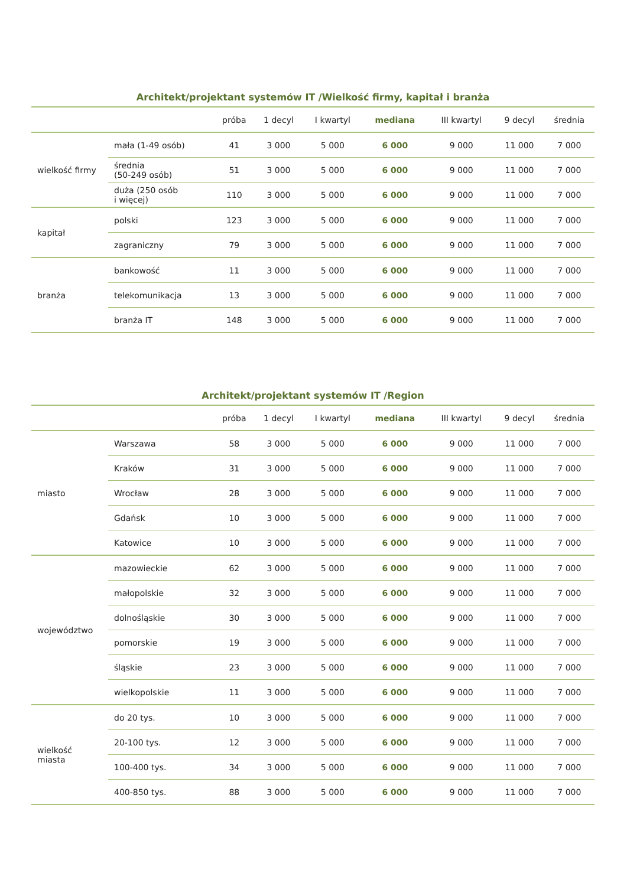Architekt/projektant systemów IT /Wielkość firmy, kapitał i branża
| | | próba | 1 decyl | I kwartyl | mediana | III kwartyl | 9 decyl | średnia |
| --- | --- | --- | --- | --- | --- | --- | --- | --- |
| wielkość firmy | mała (1-49 osób) | 41 | 3 000 | 5 000 | 6 000 | 9 000 | 11 000 | 7 000 |
| | średnia (50-249 osób) | 51 | 3 000 | 5 000 | 6 000 | 9 000 | 11 000 | 7 000 |
| | duża (250 osób i więcej) | 110 | 3 000 | 5 000 | 6 000 | 9 000 | 11 000 | 7 000 |
| kapitał | polski | 123 | 3 000 | 5 000 | 6 000 | 9 000 | 11 000 | 7 000 |
| | zagraniczny | 79 | 3 000 | 5 000 | 6 000 | 9 000 | 11 000 | 7 000 |
| branża | bankowość | 11 | 3 000 | 5 000 | 6 000 | 9 000 | 11 000 | 7 000 |
| | telekomunikacja | 13 | 3 000 | 5 000 | 6 000 | 9 000 | 11 000 | 7 000 |
| | branża IT | 148 | 3 000 | 5 000 | 6 000 | 9 000 | 11 000 | 7 000 |
Architekt/projektant systemów IT /Region
| | | próba | 1 decyl | I kwartyl | mediana | III kwartyl | 9 decyl | średnia |
| --- | --- | --- | --- | --- | --- | --- | --- | --- |
| miasto | Warszawa | 58 | 3 000 | 5 000 | 6 000 | 9 000 | 11 000 | 7 000 |
| | Kraków | 31 | 3 000 | 5 000 | 6 000 | 9 000 | 11 000 | 7 000 |
| | Wrocław | 28 | 3 000 | 5 000 | 6 000 | 9 000 | 11 000 | 7 000 |
| | Gdańsk | 10 | 3 000 | 5 000 | 6 000 | 9 000 | 11 000 | 7 000 |
| | Katowice | 10 | 3 000 | 5 000 | 6 000 | 9 000 | 11 000 | 7 000 |
| województwo | mazowieckie | 62 | 3 000 | 5 000 | 6 000 | 9 000 | 11 000 | 7 000 |
| | małopolskie | 32 | 3 000 | 5 000 | 6 000 | 9 000 | 11 000 | 7 000 |
| | dolnośląskie | 30 | 3 000 | 5 000 | 6 000 | 9 000 | 11 000 | 7 000 |
| | pomorskie | 19 | 3 000 | 5 000 | 6 000 | 9 000 | 11 000 | 7 000 |
| | śląskie | 23 | 3 000 | 5 000 | 6 000 | 9 000 | 11 000 | 7 000 |
| | wielkopolskie | 11 | 3 000 | 5 000 | 6 000 | 9 000 | 11 000 | 7 000 |
| wielkość miasta | do 20 tys. | 10 | 3 000 | 5 000 | 6 000 | 9 000 | 11 000 | 7 000 |
| | 20-100 tys. | 12 | 3 000 | 5 000 | 6 000 | 9 000 | 11 000 | 7 000 |
| | 100-400 tys. | 34 | 3 000 | 5 000 | 6 000 | 9 000 | 11 000 | 7 000 |
| | 400-850 tys. | 88 | 3 000 | 5 000 | 6 000 | 9 000 | 11 000 | 7 000 |